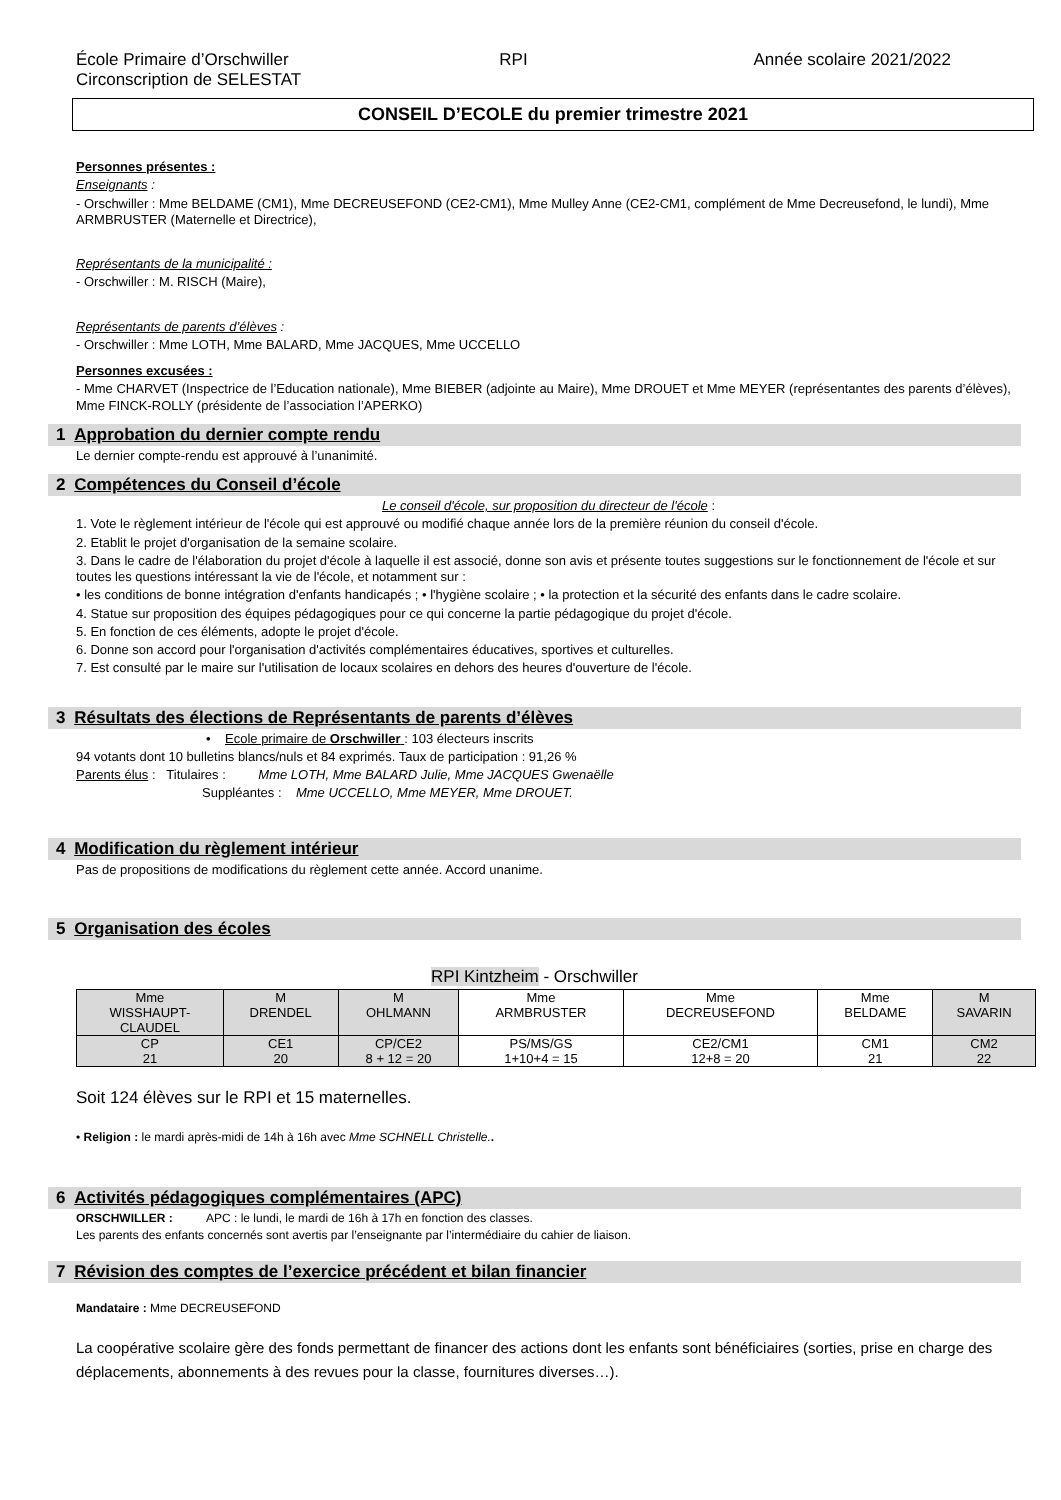École Primaire d’Orschwiller
Circonscription de SELESTAT
RPI Année scolaire 2021/2022
CONSEIL D’ECOLE du premier trimestre 2021
Personnes présentes :
Enseignants :
- Orschwiller : Mme BELDAME (CM1), Mme DECREUSEFOND (CE2-CM1), Mme Mulley Anne (CE2-CM1, complément de Mme Decreusefond, le lundi), Mme ARMBRUSTER (Maternelle et Directrice),
Représentants de la municipalité :
- Orschwiller : M. RISCH (Maire),
Représentants de parents d’élèves :
- Orschwiller : Mme LOTH, Mme BALARD, Mme JACQUES, Mme UCCELLO
Personnes excusées :
- Mme CHARVET (Inspectrice de l’Education nationale), Mme BIEBER (adjointe au Maire), Mme DROUET et Mme MEYER (représentantes des parents d’élèves), Mme FINCK-ROLLY (présidente de l’association l’APERKO)
1 Approbation du dernier compte rendu
Le dernier compte-rendu est approuvé à l’unanimité.
2 Compétences du Conseil d’école
Le conseil d'école, sur proposition du directeur de l'école :
1. Vote le règlement intérieur de l'école qui est approuvé ou modifié chaque année lors de la première réunion du conseil d'école.
2. Etablit le projet d'organisation de la semaine scolaire.
3. Dans le cadre de l'élaboration du projet d'école à laquelle il est associé, donne son avis et présente toutes suggestions sur le fonctionnement de l'école et sur toutes les questions intéressant la vie de l'école, et notamment sur :
• les conditions de bonne intégration d'enfants handicapés ; • l'hygiène scolaire ; • la protection et la sécurité des enfants dans le cadre scolaire.
4. Statue sur proposition des équipes pédagogiques pour ce qui concerne la partie pédagogique du projet d'école.
5. En fonction de ces éléments, adopte le projet d'école.
6. Donne son accord pour l'organisation d'activités complémentaires éducatives, sportives et culturelles.
7. Est consulté par le maire sur l'utilisation de locaux scolaires en dehors des heures d'ouverture de l'école.
3 Résultats des élections de Représentants de parents d’élèves
• Ecole primaire de Orschwiller : 103 électeurs inscrits
94 votants dont 10 bulletins blancs/nuls et 84 exprimés. Taux de participation : 91,26 %
Parents élus : Titulaires : Mme LOTH, Mme BALARD Julie, Mme JACQUES Gwenaëlle
Suppléantes : Mme UCCELLO, Mme MEYER, Mme DROUET.
4 Modification du règlement intérieur
Pas de propositions de modifications du règlement cette année. Accord unanime.
5 Organisation des écoles
RPI Kintzheim - Orschwiller
| Mme WISSHAUPT- CLAUDEL | M DRENDEL | M OHLMANN | Mme ARMBRUSTER | Mme DECREUSEFOND | Mme BELDAME | M SAVARIN |
| CP 21 | CE1 20 | CP/CE2 8 + 12 = 20 | PS/MS/GS 1+10+4 = 15 | CE2/CM1 12+8 = 20 | CM1 21 | CM2 22 |
Soit 124 élèves sur le RPI et 15 maternelles.
• Religion : le mardi après-midi de 14h à 16h avec Mme SCHNELL Christelle..
6 Activités pédagogiques complémentaires (APC)
ORSCHWILLER : APC : le lundi, le mardi de 16h à 17h en fonction des classes.
Les parents des enfants concernés sont avertis par l’enseignante par l’intermédiaire du cahier de liaison.
7 Révision des comptes de l’exercice précédent et bilan financier
Mandataire : Mme DECREUSEFOND
La coopérative scolaire gère des fonds permettant de financer des actions dont les enfants sont bénéficiaires (sorties, prise en charge des déplacements, abonnements à des revues pour la classe, fournitures diverses…).